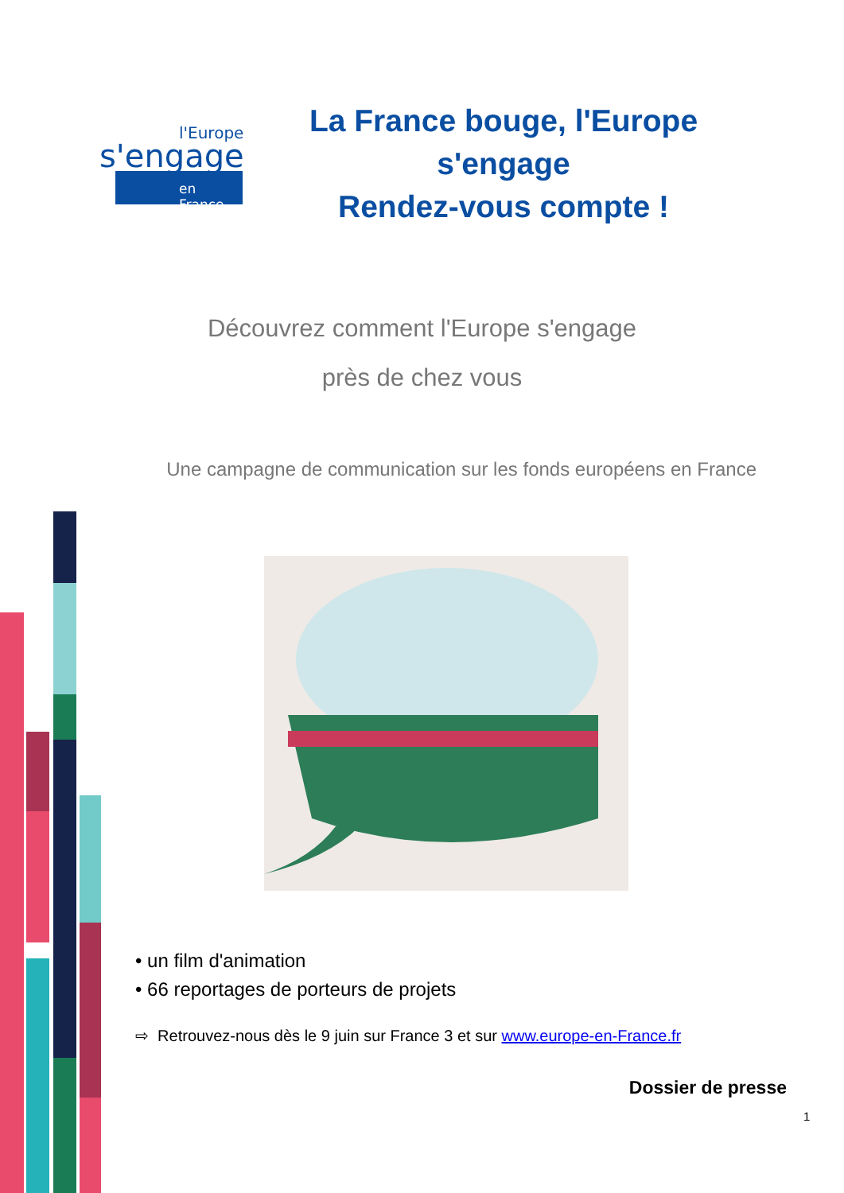l'Europe
s'engage
en France
La France bouge, l'Europe s'engage
Rendez-vous compte !
Découvrez comment l'Europe s'engage
près de chez vous
Une campagne de communication sur les fonds européens en France
• un film d'animation
• 66 reportages de porteurs de projets
⇨ Retrouvez-nous dès le 9 juin sur France 3 et sur www.europe-en-France.fr
Dossier de presse
1